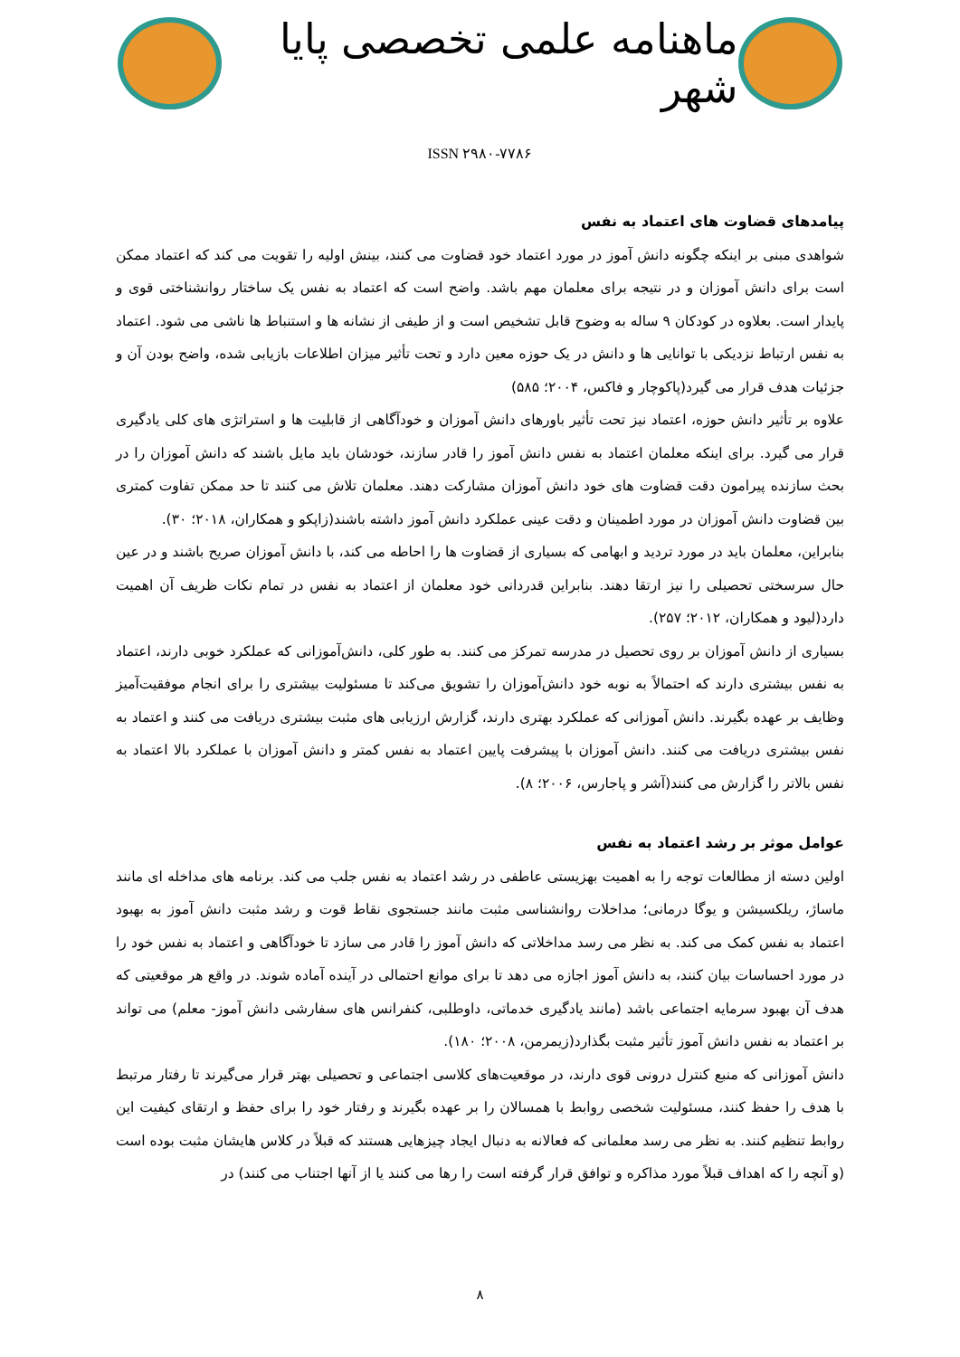ماهنامه علمی تخصصی پایا شهر
ISSN ۲۹۸۰-۷۷۸۶
پیامدهای قضاوت های اعتماد به نفس
شواهدی مبنی بر اینکه چگونه دانش آموز در مورد اعتماد خود قضاوت می کنند، بینش اولیه را تقویت می کند که اعتماد ممکن است برای دانش آموزان و در نتیجه برای معلمان مهم باشد. واضح است که اعتماد به نفس یک ساختار روانشناختی قوی و پایدار است. بعلاوه در کودکان ۹ ساله به وضوح قابل تشخیص است و از طیفی از نشانه ها و استنباط ها ناشی می شود. اعتماد به نفس ارتباط نزدیکی با توانایی ها و دانش در یک حوزه معین دارد و تحت تأثیر میزان اطلاعات بازیابی شده، واضح بودن آن و جزئیات هدف قرار می گیرد(پاکوچار و فاکس، ۲۰۰۴؛ ۵۸۵)
علاوه بر تأثیر دانش حوزه، اعتماد نیز تحت تأثیر باورهای دانش آموزان و خودآگاهی از قابلیت ها و استراتژی های کلی یادگیری قرار می گیرد. برای اینکه معلمان اعتماد به نفس دانش آموز را قادر سازند، خودشان باید مایل باشند که دانش آموزان را در بحث سازنده پیرامون دقت قضاوت های خود دانش آموزان مشارکت دهند. معلمان تلاش می کنند تا حد ممکن تفاوت کمتری بین قضاوت دانش آموزان در مورد اطمینان و دقت عینی عملکرد دانش آموز داشته باشند(زاپکو و همکاران، ۲۰۱۸؛ ۳۰).
بنابراین، معلمان باید در مورد تردید و ابهامی که بسیاری از قضاوت ها را احاطه می کند، با دانش آموزان صریح باشند و در عین حال سرسختی تحصیلی را نیز ارتقا دهند. بنابراین قدردانی خود معلمان از اعتماد به نفس در تمام نکات ظریف آن اهمیت دارد(لیود و همکاران، ۲۰۱۲؛ ۲۵۷).
بسیاری از دانش آموزان بر روی تحصیل در مدرسه تمرکز می کنند. به طور کلی، دانش‌آموزانی که عملکرد خوبی دارند، اعتماد به نفس بیشتری دارند که احتمالاً به نوبه خود دانش‌آموزان را تشویق می‌کند تا مسئولیت بیشتری را برای انجام موفقیت‌آمیز وظایف بر عهده بگیرند. دانش آموزانی که عملکرد بهتری دارند، گزارش ارزیابی های مثبت بیشتری دریافت می کنند و اعتماد به نفس بیشتری دریافت می کنند. دانش آموزان با پیشرفت پایین اعتماد به نفس کمتر و دانش آموزان با عملکرد بالا اعتماد به نفس بالاتر را گزارش می کنند(آشر و پاجارس، ۲۰۰۶؛ ۸).
عوامل موثر بر رشد اعتماد به نفس
اولین دسته از مطالعات توجه را به اهمیت بهزیستی عاطفی در رشد اعتماد به نفس جلب می کند. برنامه های مداخله ای مانند ماساژ، ریلکسیشن و یوگا درمانی؛ مداخلات روانشناسی مثبت مانند جستجوی نقاط قوت و رشد مثبت دانش آموز به بهبود اعتماد به نفس کمک می کند. به نظر می رسد مداخلاتی که دانش آموز را قادر می سازد تا خودآگاهی و اعتماد به نفس خود را در مورد احساسات بیان کنند، به دانش آموز اجازه می دهد تا برای موانع احتمالی در آینده آماده شوند. در واقع هر موقعیتی که هدف آن بهبود سرمایه اجتماعی باشد (مانند یادگیری خدماتی، داوطلبی، کنفرانس های سفارشی دانش آموز- معلم) می تواند بر اعتماد به نفس دانش آموز تأثیر مثبت بگذارد(زیمرمن، ۲۰۰۸؛ ۱۸۰).
دانش آموزانی که منبع کنترل درونی قوی دارند، در موقعیت‌های کلاسی اجتماعی و تحصیلی بهتر قرار می‌گیرند تا رفتار مرتبط با هدف را حفظ کنند، مسئولیت شخصی روابط با همسالان را بر عهده بگیرند و رفتار خود را برای حفظ و ارتقای کیفیت این روابط تنظیم کنند. به نظر می رسد معلمانی که فعالانه به دنبال ایجاد چیزهایی هستند که قبلاً در کلاس هایشان مثبت بوده است (و آنچه را که اهداف قبلاً مورد مذاکره و توافق قرار گرفته است را رها می کنند یا از آنها اجتناب می کنند) در
۸